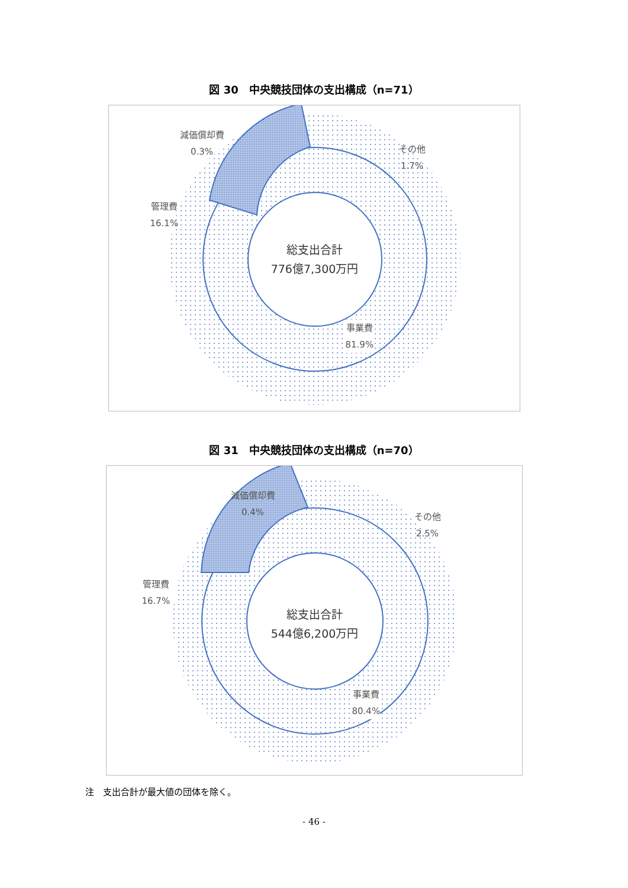図 30　中央競技団体の支出構成（n=71）
減価償却費
0.3%
その他
1.7%
管理費
16.1%
事業費
81.9%
総支出合計
776億7,300万円
図 31　中央競技団体の支出構成（n=70）
減価償却費
0.4%
その他
2.5%
管理費
16.7%
事業費
80.4%
総支出合計
544億6,200万円
注　支出合計が最大値の団体を除く。
- 46 -